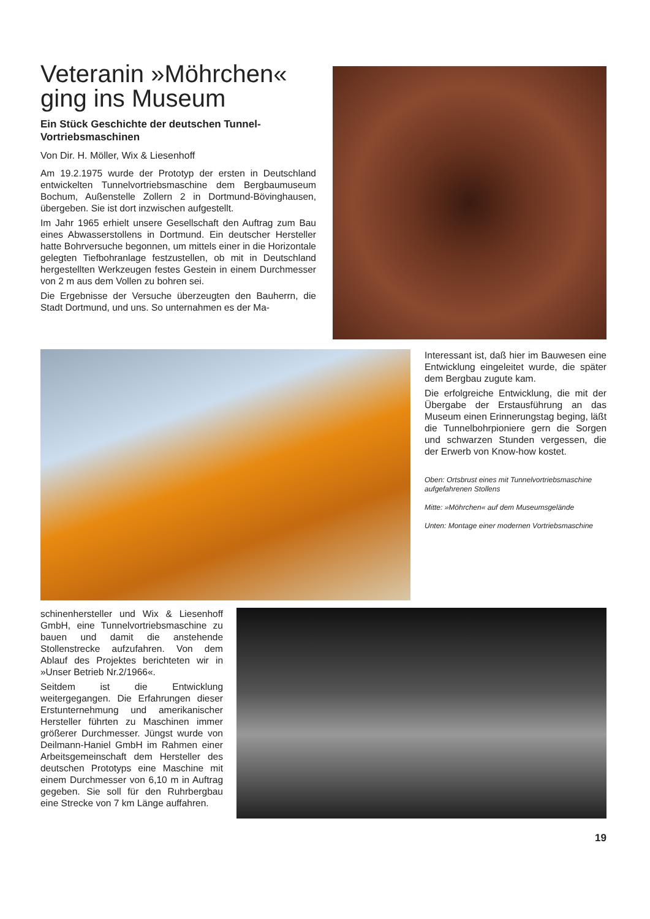Veteranin »Möhrchen« ging ins Museum
Ein Stück Geschichte der deutschen Tunnel-Vortriebsmaschinen
Von Dir. H. Möller, Wix & Liesenhoff
Am 19.2.1975 wurde der Prototyp der ersten in Deutschland entwickelten Tunnelvortriebsmaschine dem Bergbaumuseum Bochum, Außenstelle Zollern 2 in Dortmund-Bövinghausen, übergeben. Sie ist dort inzwischen aufgestellt.
Im Jahr 1965 erhielt unsere Gesellschaft den Auftrag zum Bau eines Abwasserstollens in Dortmund. Ein deutscher Hersteller hatte Bohrversuche begonnen, um mittels einer in die Horizontale gelegten Tiefbohranlage festzustellen, ob mit in Deutschland hergestellten Werkzeugen festes Gestein in einem Durchmesser von 2 m aus dem Vollen zu bohren sei.
Die Ergebnisse der Versuche überzeugten den Bauherrn, die Stadt Dortmund, und uns. So unternahmen es der Ma-
Interessant ist, daß hier im Bauwesen eine Entwicklung eingeleitet wurde, die später dem Bergbau zugute kam.
Die erfolgreiche Entwicklung, die mit der Übergabe der Erstausführung an das Museum einen Erinnerungstag beging, läßt die Tunnelbohrpioniere gern die Sorgen und schwarzen Stunden vergessen, die der Erwerb von Know-how kostet.
Oben: Ortsbrust eines mit Tunnelvortriebsmaschine aufgefahrenen Stollens
Mitte: »Möhrchen« auf dem Museumsgelände
Unten: Montage einer modernen Vortriebsmaschine
schinenhersteller und Wix & Liesenhoff GmbH, eine Tunnelvortriebsmaschine zu bauen und damit die anstehende Stollenstrecke aufzufahren. Von dem Ablauf des Projektes berichteten wir in »Unser Betrieb Nr.2/1966«.
Seitdem ist die Entwicklung weitergegangen. Die Erfahrungen dieser Erstunternehmung und amerikanischer Hersteller führten zu Maschinen immer größerer Durchmesser. Jüngst wurde von Deilmann-Haniel GmbH im Rahmen einer Arbeitsgemeinschaft dem Hersteller des deutschen Prototyps eine Maschine mit einem Durchmesser von 6,10 m in Auftrag gegeben. Sie soll für den Ruhrbergbau eine Strecke von 7 km Länge auffahren.
19